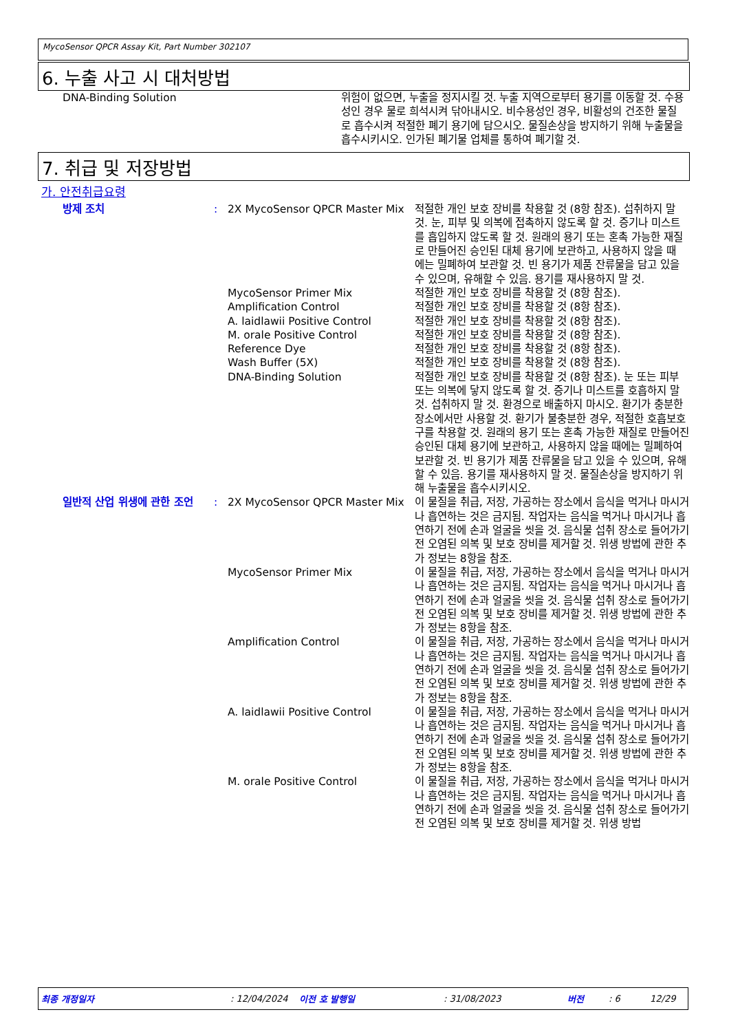MycoSensor QPCR Assay Kit, Part Number 302107
6. 누출 사고 시 대처방법
| DNA-Binding Solution | 위험이 없으면, 누출을 정지시킬 것. 누출 지역으로부터 용기를 이동할 것. 수용성인 경우 물로 희석시켜 닦아내시오. 비수용성인 경우, 비활성의 건조한 물질로 흡수시켜 적절한 폐기 용기에 담으시오. 물질손상을 방지하기 위해 누출물을 흡수시키시오. 인가된 폐기물 업체를 통하여 폐기할 것. |
7. 취급 및 저장방법
가. 안전취급요령
| 방제 조치 | : | 2X MycoSensor QPCR Master Mix | 적절한 개인 보호 장비를 착용할 것 (8항 참조). 섭취하지 말 것. 눈, 피부 및 의복에 접촉하지 않도록 할 것. 증기나 미스트를 흡입하지 않도록 할 것. 원래의 용기 또는 혼촉 가능한 재질로 만들어진 승인된 대체 용기에 보관하고, 사용하지 않을 때에는 밀폐하여 보관할 것. 빈 용기가 제품 잔류물을 담고 있을 수 있으며, 유해할 수 있음. 용기를 재사용하지 말 것. |
| | | MycoSensor Primer Mix | 적절한 개인 보호 장비를 착용할 것 (8항 참조). |
| | | Amplification Control | 적절한 개인 보호 장비를 착용할 것 (8항 참조). |
| | | A. laidlawii Positive Control | 적절한 개인 보호 장비를 착용할 것 (8항 참조). |
| | | M. orale Positive Control | 적절한 개인 보호 장비를 착용할 것 (8항 참조). |
| | | Reference Dye | 적절한 개인 보호 장비를 착용할 것 (8항 참조). |
| | | Wash Buffer (5X) | 적절한 개인 보호 장비를 착용할 것 (8항 참조). |
| | | DNA-Binding Solution | 적절한 개인 보호 장비를 착용할 것 (8항 참조). 눈 또는 피부 또는 의복에 닿지 않도록 할 것. 증기나 미스트를 호흡하지 말 것. 섭취하지 말 것. 환경으로 배출하지 마시오. 환기가 충분한 장소에서만 사용할 것. 환기가 불충분한 경우, 적절한 호흡보호구를 착용할 것. 원래의 용기 또는 혼촉 가능한 재질로 만들어진 승인된 대체 용기에 보관하고, 사용하지 않을 때에는 밀폐하여 보관할 것. 빈 용기가 제품 잔류물을 담고 있을 수 있으며, 유해할 수 있음. 용기를 재사용하지 말 것. 물질손상을 방지하기 위해 누출물을 흡수시키시오. |
| 일반적 산업 위생에 관한 조언 | : | 2X MycoSensor QPCR Master Mix | 이 물질을 취급, 저장, 가공하는 장소에서 음식을 먹거나 마시거나 흡연하는 것은 금지됨. 작업자는 음식을 먹거나 마시거나 흡연하기 전에 손과 얼굴을 씻을 것. 음식물 섭취 장소로 들어가기 전 오염된 의복 및 보호 장비를 제거할 것. 위생 방법에 관한 추가 정보는 8항을 참조. |
| | | MycoSensor Primer Mix | 이 물질을 취급, 저장, 가공하는 장소에서 음식을 먹거나 마시거나 흡연하는 것은 금지됨. 작업자는 음식을 먹거나 마시거나 흡연하기 전에 손과 얼굴을 씻을 것. 음식물 섭취 장소로 들어가기 전 오염된 의복 및 보호 장비를 제거할 것. 위생 방법에 관한 추가 정보는 8항을 참조. |
| | | Amplification Control | 이 물질을 취급, 저장, 가공하는 장소에서 음식을 먹거나 마시거나 흡연하는 것은 금지됨. 작업자는 음식을 먹거나 마시거나 흡연하기 전에 손과 얼굴을 씻을 것. 음식물 섭취 장소로 들어가기 전 오염된 의복 및 보호 장비를 제거할 것. 위생 방법에 관한 추가 정보는 8항을 참조. |
| | | A. laidlawii Positive Control | 이 물질을 취급, 저장, 가공하는 장소에서 음식을 먹거나 마시거나 흡연하는 것은 금지됨. 작업자는 음식을 먹거나 마시거나 흡연하기 전에 손과 얼굴을 씻을 것. 음식물 섭취 장소로 들어가기 전 오염된 의복 및 보호 장비를 제거할 것. 위생 방법에 관한 추가 정보는 8항을 참조. |
| | | M. orale Positive Control | 이 물질을 취급, 저장, 가공하는 장소에서 음식을 먹거나 마시거나 흡연하는 것은 금지됨. 작업자는 음식을 먹거나 마시거나 흡연하기 전에 손과 얼굴을 씻을 것. 음식물 섭취 장소로 들어가기 전 오염된 의복 및 보호 장비를 제거할 것. 위생 방법 |
최종 개정일자: 12/04/2024 이전 호 발행일: 31/08/2023 버전: 6 12/29